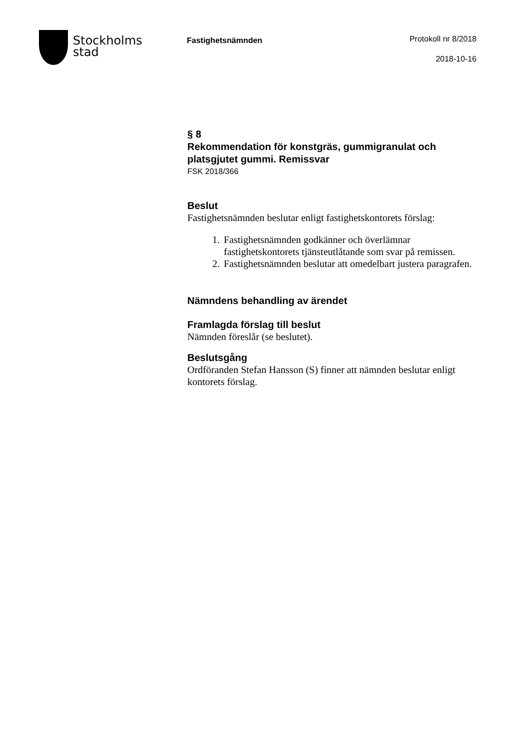Stockholms
stad
Fastighetsnämnden
Protokoll nr 8/2018
2018-10-16
§ 8
Rekommendation för konstgräs, gummigranulat och platsgjutet gummi. Remissvar
FSK 2018/366
Beslut
Fastighetsnämnden beslutar enligt fastighetskontorets förslag:
1. Fastighetsnämnden godkänner och överlämnar fastighetskontorets tjänsteutlåtande som svar på remissen.
2. Fastighetsnämnden beslutar att omedelbart justera paragrafen.
Nämndens behandling av ärendet
Framlagda förslag till beslut
Nämnden föreslår (se beslutet).
Beslutsgång
Ordföranden Stefan Hansson (S) finner att nämnden beslutar enligt kontorets förslag.